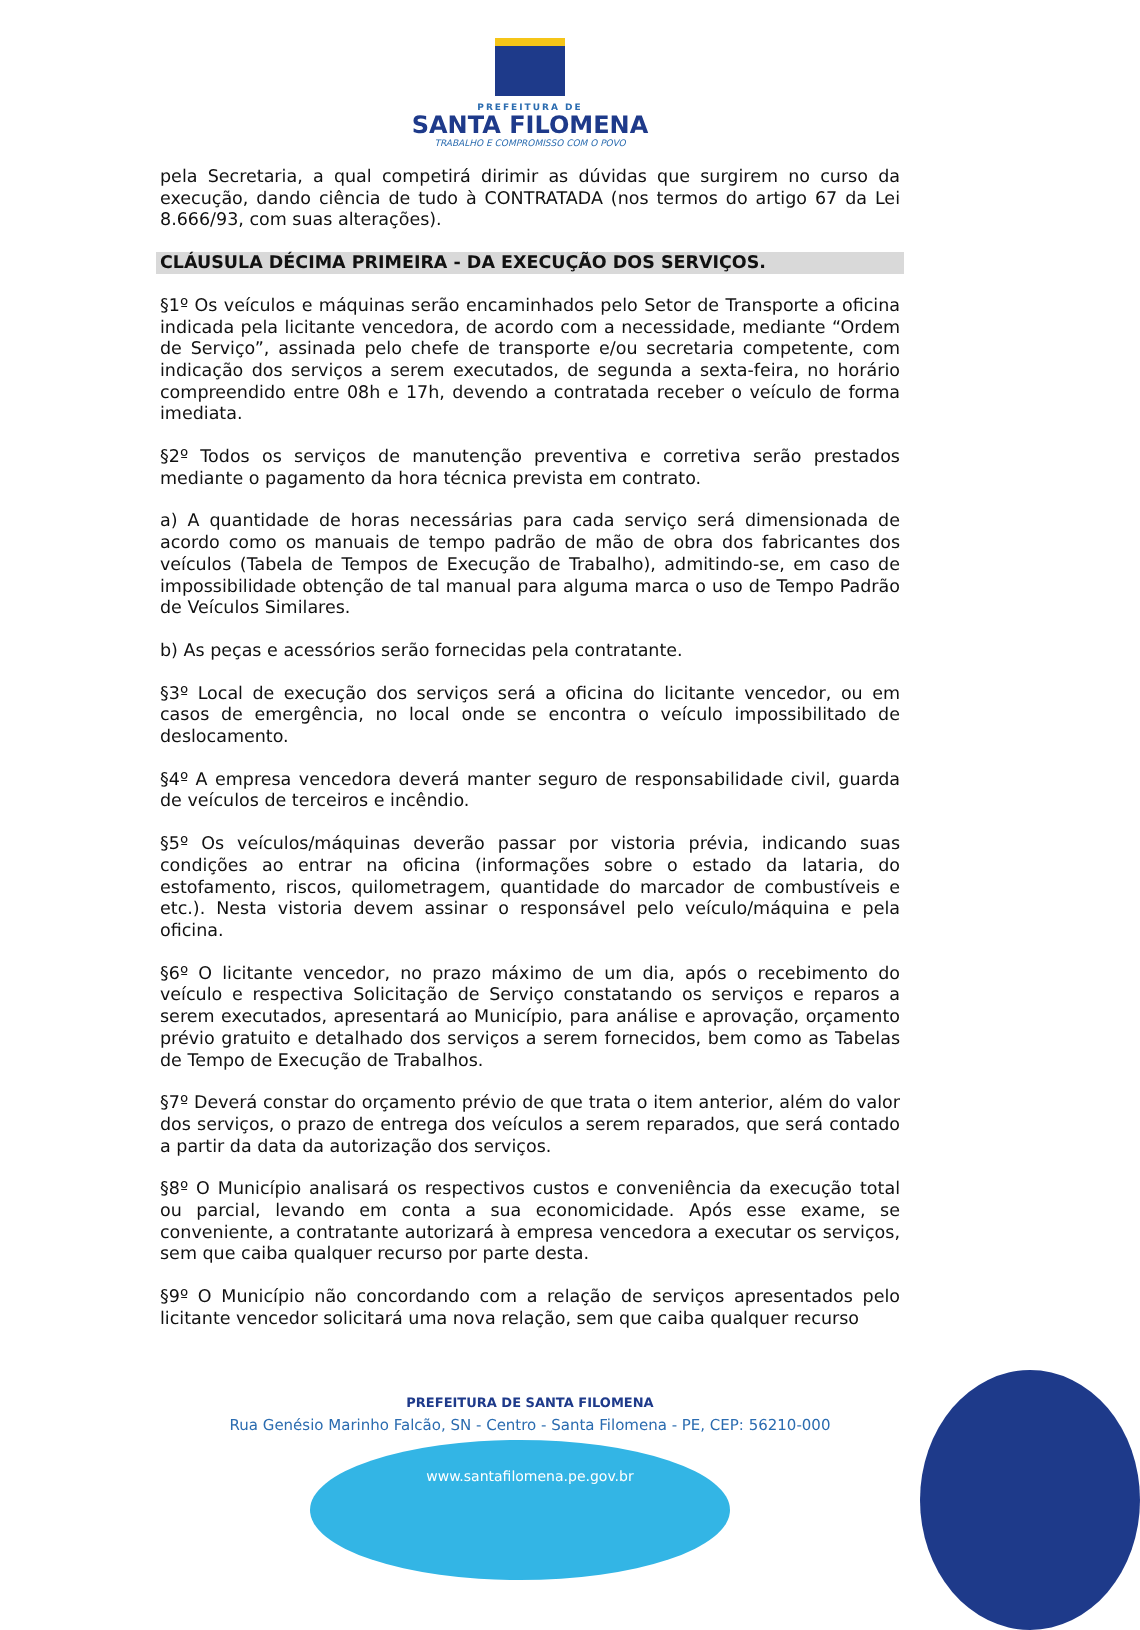PREFEITURA DE
SANTA FILOMENA
TRABALHO E COMPROMISSO COM O POVO
pela Secretaria, a qual competirá dirimir as dúvidas que surgirem no curso da execução, dando ciência de tudo à CONTRATADA (nos termos do artigo 67 da Lei 8.666/93, com suas alterações).
CLÁUSULA DÉCIMA PRIMEIRA - DA EXECUÇÃO DOS SERVIÇOS.
§1º Os veículos e máquinas serão encaminhados pelo Setor de Transporte a oficina indicada pela licitante vencedora, de acordo com a necessidade, mediante “Ordem de Serviço”, assinada pelo chefe de transporte e/ou secretaria competente, com indicação dos serviços a serem executados, de segunda a sexta-feira, no horário compreendido entre 08h e 17h, devendo a contratada receber o veículo de forma imediata.
§2º Todos os serviços de manutenção preventiva e corretiva serão prestados mediante o pagamento da hora técnica prevista em contrato.
a) A quantidade de horas necessárias para cada serviço será dimensionada de acordo como os manuais de tempo padrão de mão de obra dos fabricantes dos veículos (Tabela de Tempos de Execução de Trabalho), admitindo-se, em caso de impossibilidade obtenção de tal manual para alguma marca o uso de Tempo Padrão de Veículos Similares.
b) As peças e acessórios serão fornecidas pela contratante.
§3º Local de execução dos serviços será a oficina do licitante vencedor, ou em casos de emergência, no local onde se encontra o veículo impossibilitado de deslocamento.
§4º A empresa vencedora deverá manter seguro de responsabilidade civil, guarda de veículos de terceiros e incêndio.
§5º Os veículos/máquinas deverão passar por vistoria prévia, indicando suas condições ao entrar na oficina (informações sobre o estado da lataria, do estofamento, riscos, quilometragem, quantidade do marcador de combustíveis e etc.). Nesta vistoria devem assinar o responsável pelo veículo/máquina e pela oficina.
§6º O licitante vencedor, no prazo máximo de um dia, após o recebimento do veículo e respectiva Solicitação de Serviço constatando os serviços e reparos a serem executados, apresentará ao Município, para análise e aprovação, orçamento prévio gratuito e detalhado dos serviços a serem fornecidos, bem como as Tabelas de Tempo de Execução de Trabalhos.
§7º Deverá constar do orçamento prévio de que trata o item anterior, além do valor dos serviços, o prazo de entrega dos veículos a serem reparados, que será contado a partir da data da autorização dos serviços.
§8º O Município analisará os respectivos custos e conveniência da execução total ou parcial, levando em conta a sua economicidade. Após esse exame, se conveniente, a contratante autorizará à empresa vencedora a executar os serviços, sem que caiba qualquer recurso por parte desta.
§9º O Município não concordando com a relação de serviços apresentados pelo licitante vencedor solicitará uma nova relação, sem que caiba qualquer recurso
PREFEITURA DE SANTA FILOMENA
Rua Genésio Marinho Falcão, SN - Centro - Santa Filomena - PE, CEP: 56210-000
www.santafilomena.pe.gov.br